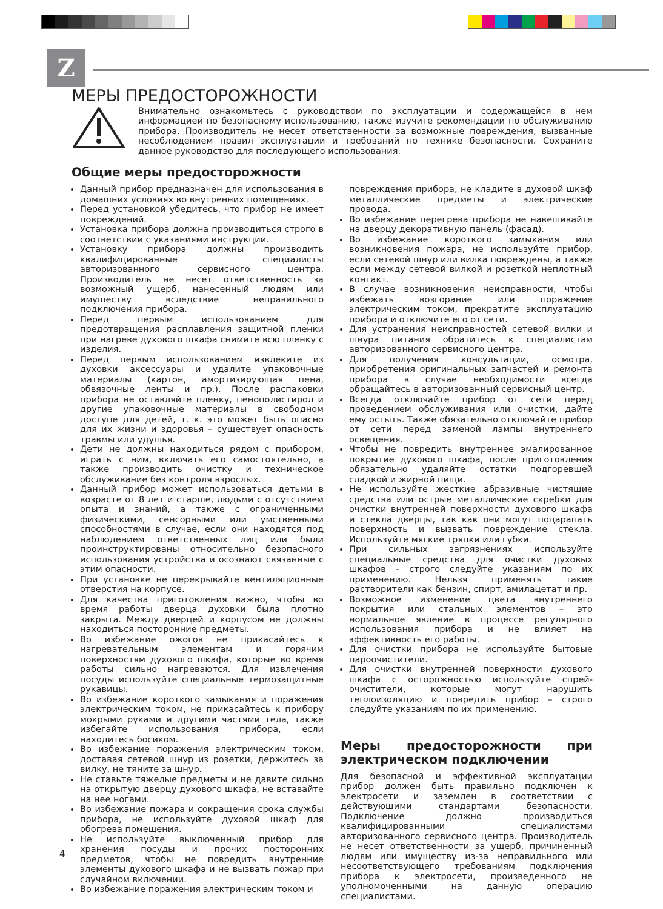Z
МЕРЫ ПРЕДОСТОРОЖНОСТИ
Внимательно ознакомьтесь с руководством по эксплуатации и содержащейся в нем информацией по безопасному использованию, также изучите рекомендации по обслуживанию прибора. Производитель не несет ответственности за возможные повреждения, вызванные несоблюдением правил эксплуатации и требований по технике безопасности. Сохраните данное руководство для последующего использования.
Общие меры предосторожности
Данный прибор предназначен для использования в домашних условиях во внутренних помещениях.
Перед установкой убедитесь, что прибор не имеет повреждений.
Установка прибора должна производиться строго в соответствии с указаниями инструкции.
Установку прибора должны производить квалифицированные специалисты авторизованного сервисного центра. Производитель не несет ответственность за возможный ущерб, нанесенный людям или имуществу вследствие неправильного подключения прибора.
Перед первым использованием для предотвращения расплавления защитной пленки при нагреве духового шкафа снимите всю пленку с изделия.
Перед первым использованием извлеките из духовки аксессуары и удалите упаковочные материалы (картон, амортизирующая пена, обвязочные ленты и пр.). После распаковки прибора не оставляйте пленку, пенополистирол и другие упаковочные материалы в свободном доступе для детей, т. к. это может быть опасно для их жизни и здоровья – существует опасность травмы или удушья.
Дети не должны находиться рядом с прибором, играть с ним, включать его самостоятельно, а также производить очистку и техническое обслуживание без контроля взрослых.
Данный прибор может использоваться детьми в возрасте от 8 лет и старше, людьми с отсутствием опыта и знаний, а также с ограниченными физическими, сенсорными или умственными способностями в случае, если они находятся под наблюдением ответственных лиц или были проинструктированы относительно безопасного использования устройства и осознают связанные с этим опасности.
При установке не перекрывайте вентиляционные отверстия на корпусе.
Для качества приготовления важно, чтобы во время работы дверца духовки была плотно закрыта. Между дверцей и корпусом не должны находиться посторонние предметы.
Во избежание ожогов не прикасайтесь к нагревательным элементам и горячим поверхностям духового шкафа, которые во время работы сильно нагреваются. Для извлечения посуды используйте специальные термозащитные рукавицы.
Во избежание короткого замыкания и поражения электрическим током, не прикасайтесь к прибору мокрыми руками и другими частями тела, также избегайте использования прибора, если находитесь босиком.
Во избежание поражения электрическим током, доставая сетевой шнур из розетки, держитесь за вилку, не тяните за шнур.
Не ставьте тяжелые предметы и не давите сильно на открытую дверцу духового шкафа, не вставайте на нее ногами.
Во избежание пожара и сокращения срока службы прибора, не используйте духовой шкаф для обогрева помещения.
Не используйте выключенный прибор для хранения посуды и прочих посторонних предметов, чтобы не повредить внутренние элементы духового шкафа и не вызвать пожар при случайном включении.
Во избежание поражения электрическим током и
повреждения прибора, не кладите в духовой шкаф металлические предметы и электрические провода.
Во избежание перегрева прибора не навешивайте на дверцу декоративную панель (фасад).
Во избежание короткого замыкания или возникновения пожара, не используйте прибор, если сетевой шнур или вилка повреждены, а также если между сетевой вилкой и розеткой неплотный контакт.
В случае возникновения неисправности, чтобы избежать возгорание или поражение электрическим током, прекратите эксплуатацию прибора и отключите его от сети.
Для устранения неисправностей сетевой вилки и шнура питания обратитесь к специалистам авторизованного сервисного центра.
Для получения консультации, осмотра, приобретения оригинальных запчастей и ремонта прибора в случае необходимости всегда обращайтесь в авторизованный сервисный центр.
Всегда отключайте прибор от сети перед проведением обслуживания или очистки, дайте ему остыть. Также обязательно отключайте прибор от сети перед заменой лампы внутреннего освещения.
Чтобы не повредить внутреннее эмалированное покрытие духового шкафа, после приготовления обязательно удаляйте остатки подгоревшей сладкой и жирной пищи.
Не используйте жесткие абразивные чистящие средства или острые металлические скребки для очистки внутренней поверхности духового шкафа и стекла дверцы, так как они могут поцарапать поверхность и вызвать повреждение стекла. Используйте мягкие тряпки или губки.
При сильных загрязнениях используйте специальные средства для очистки духовых шкафов – строго следуйте указаниям по их применению. Нельзя применять такие растворители как бензин, спирт, амилацетат и пр.
Возможное изменение цвета внутреннего покрытия или стальных элементов – это нормальное явление в процессе регулярного использования прибора и не влияет на эффективность его работы.
Для очистки прибора не используйте бытовые пароочистители.
Для очистки внутренней поверхности духового шкафа с осторожностью используйте спрей-очистители, которые могут нарушить теплоизоляцию и повредить прибор – строго следуйте указаниям по их применению.
Меры предосторожности при электрическом подключении
Для безопасной и эффективной эксплуатации прибор должен быть правильно подключен к электросети и заземлен в соответствии с действующими стандартами безопасности. Подключение должно производиться квалифицированными специалистами авторизованного сервисного центра. Производитель не несет ответственности за ущерб, причиненный людям или имуществу из-за неправильного или несоответствующего требованиям подключения прибора к электросети, произведенного не уполномоченными на данную операцию специалистами.
4